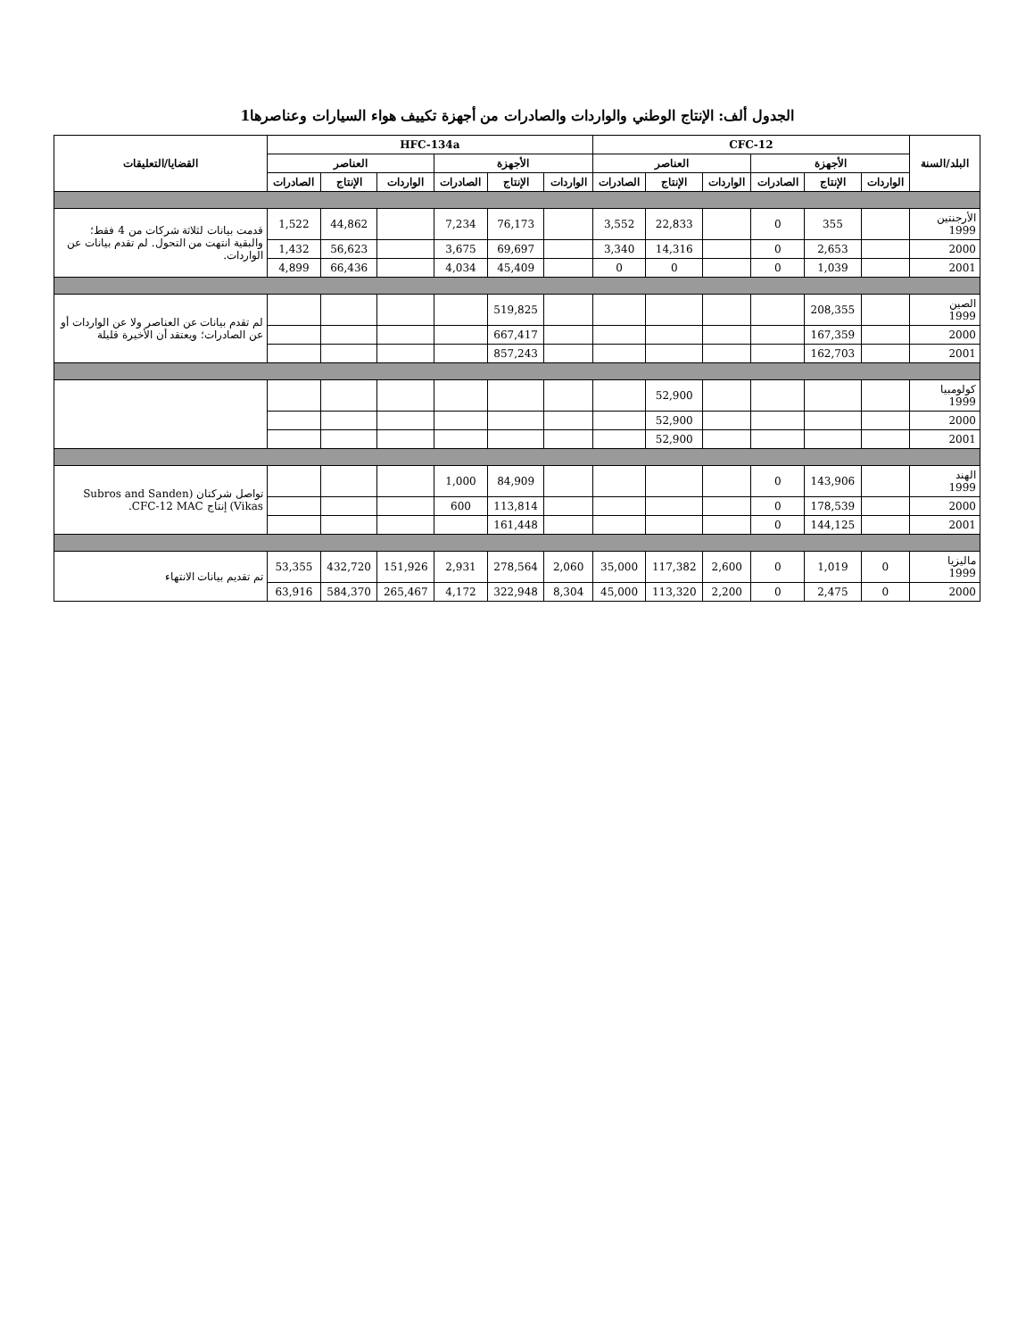الجدول ألف: الإنتاج الوطني والواردات والصادرات من أجهزة تكييف هواء السيارات وعناصرها1
| البلد/السنة | CFC-12 | | | | | | HFC-134a | | | | | | القضايا/التعليقات |
| --- | --- | --- | --- | --- | --- | --- | --- | --- | --- | --- | --- | --- | --- |
| | الأجهزة | | | العناصر | | | الأجهزة | | | العناصر | | | |
| | الواردات | الإنتاج | الصادرات | الواردات | الإنتاج | الصادرات | الواردات | الإنتاج | الصادرات | الواردات | الإنتاج | الصادرات | |
| الأرجنتين 1999 | | 355 | 0 | | 22,833 | 3,552 | | 76,173 | 7,234 | | 44,862 | 1,522 | قدمت بيانات لثلاثة شركات من 4 فقط؛ والبقية انتهت من التحول. لم تقدم بيانات عن الواردات. |
| 2000 | | 2,653 | 0 | | 14,316 | 3,340 | | 69,697 | 3,675 | | 56,623 | 1,432 | |
| 2001 | | 1,039 | 0 | | 0 | 0 | | 45,409 | 4,034 | | 66,436 | 4,899 | |
| الصين 1999 | | 208,355 | | | | | | 519,825 | | | | | لم تقدم بيانات عن العناصر ولا عن الواردات أو عن الصادرات؛ ويعتقد أن الأخيرة قليلة |
| 2000 | | 167,359 | | | | | | 667,417 | | | | | |
| 2001 | | 162,703 | | | | | | 857,243 | | | | | |
| كولومبيا 1999 | | | | | 52,900 | | | | | | | | |
| 2000 | | | | | 52,900 | | | | | | | | |
| 2001 | | | | | 52,900 | | | | | | | | |
| الهند 1999 | | 143,906 | 0 | | | | | 84,909 | 1,000 | | | | تواصل شركتان (Subros and Sanden Vikas) إنتاج CFC-12 MAC. |
| 2000 | | 178,539 | 0 | | | | | 113,814 | 600 | | | | |
| 2001 | | 144,125 | 0 | | | | | 161,448 | | | | | |
| ماليزيا 1999 | 0 | 1,019 | 0 | 2,600 | 117,382 | 35,000 | 2,060 | 278,564 | 2,931 | 151,926 | 432,720 | 53,355 | تم تقديم بيانات الانتهاء |
| 2000 | 0 | 2,475 | 0 | 2,200 | 113,320 | 45,000 | 8,304 | 322,948 | 4,172 | 265,467 | 584,370 | 63,916 | |